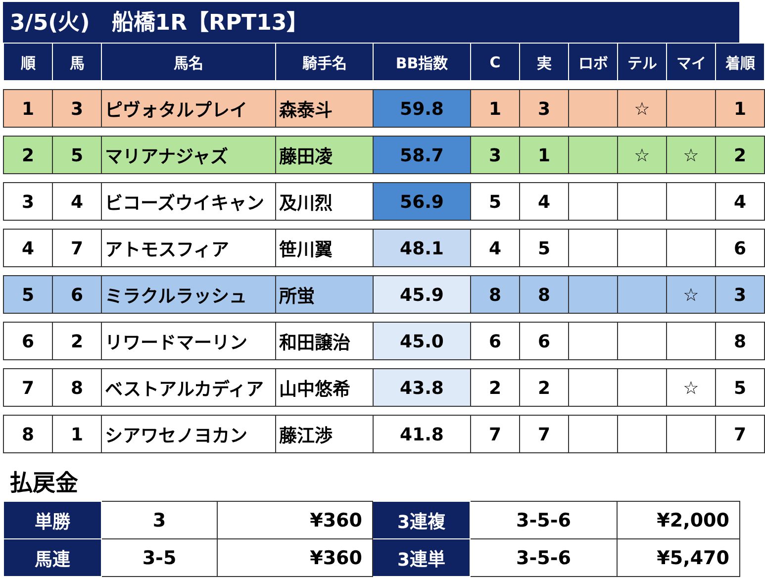3/5(火)　船橋1R【RPT13】
| 順 | 馬 | 馬名 | 騎手名 | BB指数 | C | 実 | ロボ | テル | マイ | 着順 |
| --- | --- | --- | --- | --- | --- | --- | --- | --- | --- | --- |
| 1 | 3 | ピヴォタルプレイ | 森泰斗 | 59.8 | 1 | 3 | | ☆ | | 1 |
| 2 | 5 | マリアナジャズ | 藤田凌 | 58.7 | 3 | 1 | | ☆ | ☆ | 2 |
| 3 | 4 | ビコーズウイキャン | 及川烈 | 56.9 | 5 | 4 | | | | 4 |
| 4 | 7 | アトモスフィア | 笹川翼 | 48.1 | 4 | 5 | | | | 6 |
| 5 | 6 | ミラクルラッシュ | 所蛍 | 45.9 | 8 | 8 | | | ☆ | 3 |
| 6 | 2 | リワードマーリン | 和田譲治 | 45.0 | 6 | 6 | | | | 8 |
| 7 | 8 | ベストアルカディア | 山中悠希 | 43.8 | 2 | 2 | | | ☆ | 5 |
| 8 | 1 | シアワセノヨカン | 藤江渉 | 41.8 | 7 | 7 | | | | 7 |
払戻金
| 単勝 | 3 | ¥360 | 3連複 | 3-5-6 | ¥2,000 |
| 馬連 | 3-5 | ¥360 | 3連単 | 3-5-6 | ¥5,470 |